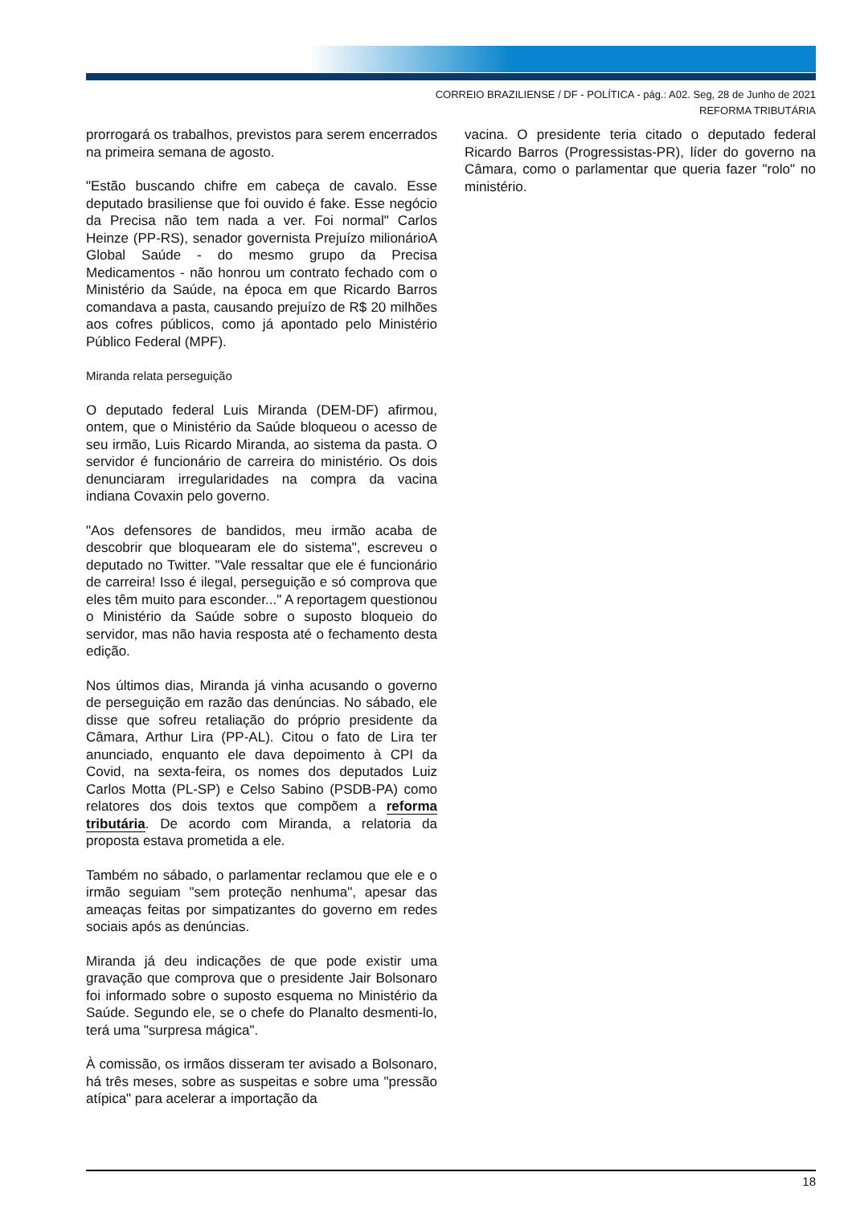CORREIO BRAZILIENSE / DF - POLÍTICA - pág.: A02. Seg, 28 de Junho de 2021
REFORMA TRIBUTÁRIA
prorrogará os trabalhos, previstos para serem encerrados na primeira semana de agosto.
"Estão buscando chifre em cabeça de cavalo. Esse deputado brasiliense que foi ouvido é fake. Esse negócio da Precisa não tem nada a ver. Foi normal" Carlos Heinze (PP-RS), senador governista Prejuízo milionárioA Global Saúde - do mesmo grupo da Precisa Medicamentos - não honrou um contrato fechado com o Ministério da Saúde, na época em que Ricardo Barros comandava a pasta, causando prejuízo de R$ 20 milhões aos cofres públicos, como já apontado pelo Ministério Público Federal (MPF).
Miranda relata perseguição
O deputado federal Luis Miranda (DEM-DF) afirmou, ontem, que o Ministério da Saúde bloqueou o acesso de seu irmão, Luis Ricardo Miranda, ao sistema da pasta. O servidor é funcionário de carreira do ministério. Os dois denunciaram irregularidades na compra da vacina indiana Covaxin pelo governo.
"Aos defensores de bandidos, meu irmão acaba de descobrir que bloquearam ele do sistema", escreveu o deputado no Twitter. "Vale ressaltar que ele é funcionário de carreira! Isso é ilegal, perseguição e só comprova que eles têm muito para esconder..." A reportagem questionou o Ministério da Saúde sobre o suposto bloqueio do servidor, mas não havia resposta até o fechamento desta edição.
Nos últimos dias, Miranda já vinha acusando o governo de perseguição em razão das denúncias. No sábado, ele disse que sofreu retaliação do próprio presidente da Câmara, Arthur Lira (PP-AL). Citou o fato de Lira ter anunciado, enquanto ele dava depoimento à CPI da Covid, na sexta-feira, os nomes dos deputados Luiz Carlos Motta (PL-SP) e Celso Sabino (PSDB-PA) como relatores dos dois textos que compõem a reforma tributária. De acordo com Miranda, a relatoria da proposta estava prometida a ele.
Também no sábado, o parlamentar reclamou que ele e o irmão seguiam "sem proteção nenhuma", apesar das ameaças feitas por simpatizantes do governo em redes sociais após as denúncias.
Miranda já deu indicações de que pode existir uma gravação que comprova que o presidente Jair Bolsonaro foi informado sobre o suposto esquema no Ministério da Saúde. Segundo ele, se o chefe do Planalto desmenti-lo, terá uma "surpresa mágica".
À comissão, os irmãos disseram ter avisado a Bolsonaro, há três meses, sobre as suspeitas e sobre uma "pressão atípica" para acelerar a importação da
vacina. O presidente teria citado o deputado federal Ricardo Barros (Progressistas-PR), líder do governo na Câmara, como o parlamentar que queria fazer "rolo" no ministério.
18